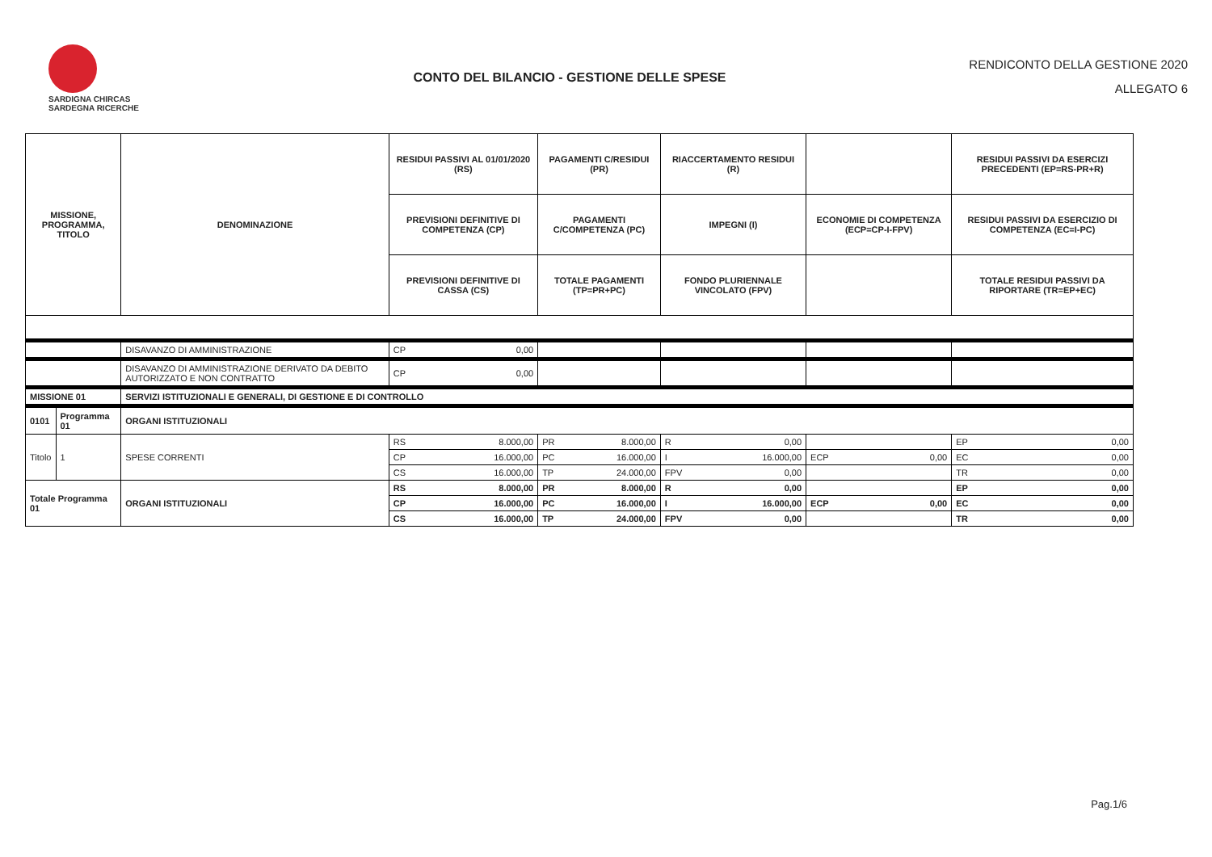SARDIGNA CHIRCAS
SARDEGNA RICERCHE
CONTO DEL BILANCIO - GESTIONE DELLE SPESE
RENDICONTO DELLA GESTIONE 2020
ALLEGATO 6
| MISSIONE, PROGRAMMA, TITOLO | | | DENOMINAZIONE | RESIDUI PASSIVI AL 01/01/2020 (RS) | | PAGAMENTI C/RESIDUI (PR) | | RIACCERTAMENTO RESIDUI (R) | | | | RESIDUI PASSIVI DA ESERCIZI PRECEDENTI (EP=RS-PR+R) | |
| --- | --- | --- | --- | --- | --- | --- | --- | --- | --- | --- | --- | --- | --- |
| | | | | PREVISIONI DEFINITIVE DI COMPETENZA (CP) | | PAGAMENTI C/COMPETENZA (PC) | | IMPEGNI (I) | | ECONOMIE DI COMPETENZA (ECP=CP-I-FPV) | | RESIDUI PASSIVI DA ESERCIZIO DI COMPETENZA (EC=I-PC) | |
| | | | | PREVISIONI DEFINITIVE DI CASSA (CS) | | TOTALE PAGAMENTI (TP=PR+PC) | | FONDO PLURIENNALE VINCOLATO (FPV) | | | | TOTALE RESIDUI PASSIVI DA RIPORTARE (TR=EP+EC) | |
| | | | DISAVANZO DI AMMINISTRAZIONE | CP | 0,00 | | | | | | | | |
| | | | DISAVANZO DI AMMINISTRAZIONE DERIVATO DA DEBITO AUTORIZZATO E NON CONTRATTO | CP | 0,00 | | | | | | | | |
| MISSIONE 01 | | | SERVIZI ISTITUZIONALI E GENERALI, DI GESTIONE E DI CONTROLLO | | | | | | | | | | |
| 0101 | Programma 01 | | ORGANI ISTITUZIONALI | | | | | | | | | | |
| Titolo | | 1 | SPESE CORRENTI | RS | 8.000,00 | PR | 8.000,00 | R | 0,00 | | | EP | 0,00 |
| | | | | CP | 16.000,00 | PC | 16.000,00 | I | 16.000,00 | ECP | 0,00 | EC | 0,00 |
| | | | | CS | 16.000,00 | TP | 24.000,00 | FPV | 0,00 | | | TR | 0,00 |
| Totale Programma 01 | | | ORGANI ISTITUZIONALI | RS | 8.000,00 | PR | 8.000,00 | R | 0,00 | | | EP | 0,00 |
| | | | | CP | 16.000,00 | PC | 16.000,00 | I | 16.000,00 | ECP | 0,00 | EC | 0,00 |
| | | | | CS | 16.000,00 | TP | 24.000,00 | FPV | 0,00 | | | TR | 0,00 |
Pag.1/6